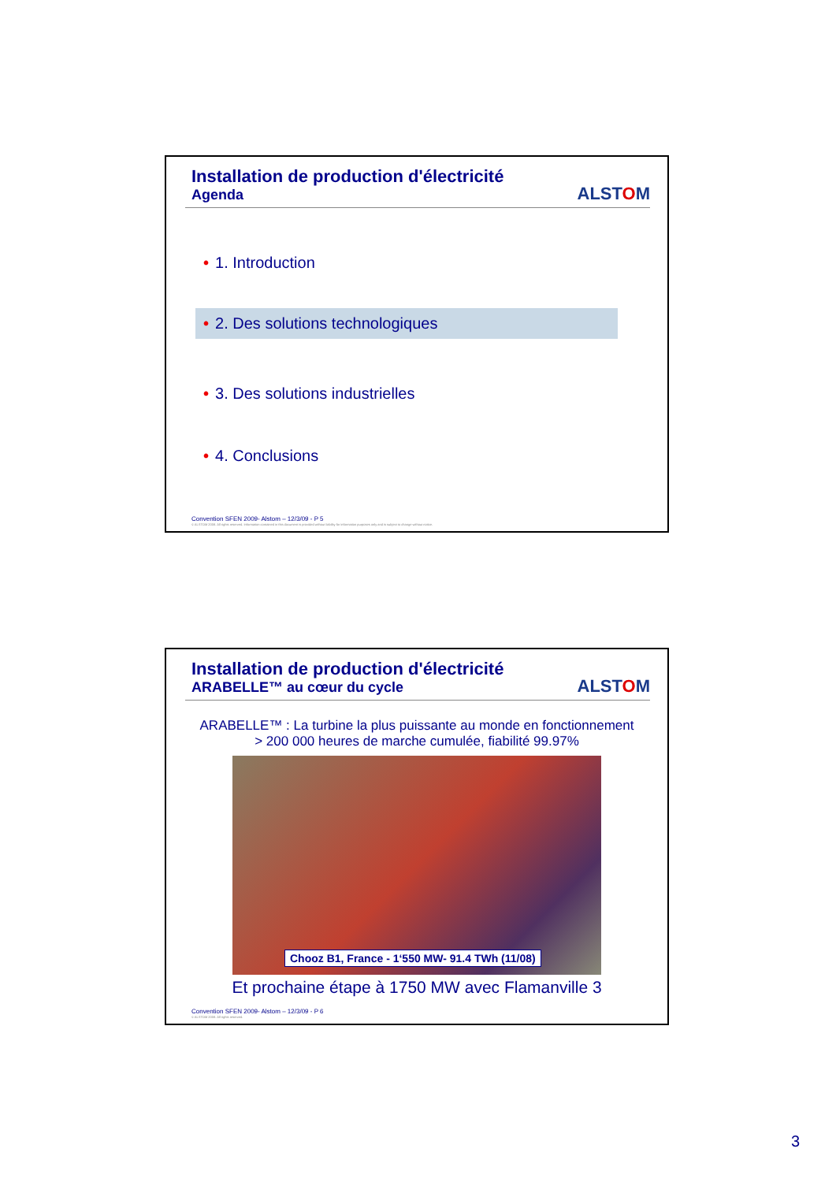Installation de production d'électricité
Agenda
ALSTOM
• 1. Introduction
• 2. Des solutions technologiques
• 3. Des solutions industrielles
• 4. Conclusions
Convention SFEN 2009- Alstom – 12/3/09 - P 5
© ALSTOM 2008. All rights reserved. Information contained in this document is provided without liability for information purposes only and is subject to change without notice.
Installation de production d'électricité
ARABELLE™ au cœur du cycle
ALSTOM
ARABELLE™ : La turbine la plus puissante au monde en fonctionnement
> 200 000 heures de marche cumulée, fiabilité 99.97%
Chooz B1, France - 1‘550 MW- 91.4 TWh (11/08)
Et prochaine étape à 1750 MW avec Flamanville 3
Convention SFEN 2009- Alstom – 12/3/09 - P 6
© ALSTOM 2008. All rights reserved.
3